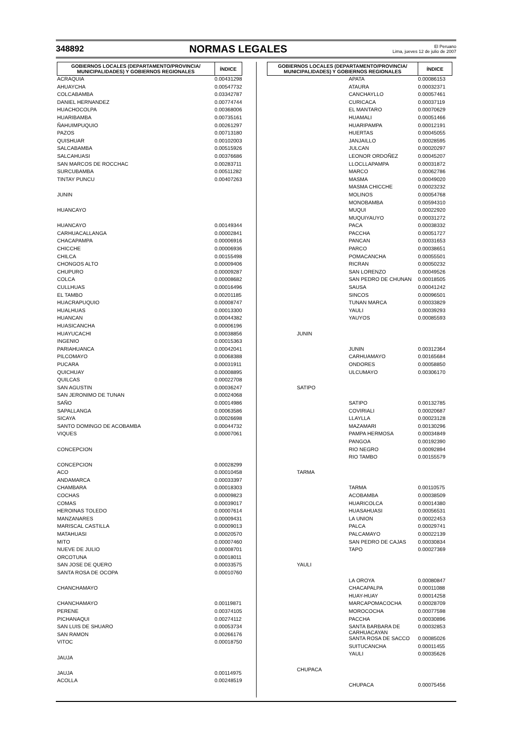348892 NORMAS LEGALES El Peruano
Lima, jueves 12 de julio de 2007
| GOBIERNOS LOCALES (DEPARTAMENTO/PROVINCIA/ MUNICIPALIDADES) Y GOBIERNOS REGIONALES | | | ÍNDICE |
| --- | --- | --- | --- |
| | | ACRAQUIA | 0.00431298 |
| | | AHUAYCHA | 0.00547732 |
| | | COLCABAMBA | 0.03342787 |
| | | DANIEL HERNANDEZ | 0.00774744 |
| | | HUACHOCOLPA | 0.00368006 |
| | | HUARIBAMBA | 0.00735161 |
| | | ÑAHUIMPUQUIO | 0.00261297 |
| | | PAZOS | 0.00713180 |
| | | QUISHUAR | 0.00102003 |
| | | SALCABAMBA | 0.00515926 |
| | | SALCAHUASI | 0.00376686 |
| | | SAN MARCOS DE ROCCHAC | 0.00283711 |
| | | SURCUBAMBA | 0.00511282 |
| | | TINTAY PUNCU | 0.00407263 |
| JUNIN | | | |
| | HUANCAYO | | |
| | | HUANCAYO | 0.00149344 |
| | | CARHUACALLANGA | 0.00002841 |
| | | CHACAPAMPA | 0.00006916 |
| | | CHICCHE | 0.00006936 |
| | | CHILCA | 0.00155498 |
| | | CHONGOS ALTO | 0.00009406 |
| | | CHUPURO | 0.00009287 |
| | | COLCA | 0.00008682 |
| | | CULLHUAS | 0.00016496 |
| | | EL TAMBO | 0.00201185 |
| | | HUACRAPUQUIO | 0.00008747 |
| | | HUALHUAS | 0.00013300 |
| | | HUANCAN | 0.00044382 |
| | | HUASICANCHA | 0.00006196 |
| | | HUAYUCACHI | 0.00038856 |
| | | INGENIO | 0.00015363 |
| | | PARIAHUANCA | 0.00042041 |
| | | PILCOMAYO | 0.00068388 |
| | | PUCARA | 0.00031911 |
| | | QUICHUAY | 0.00008895 |
| | | QUILCAS | 0.00022708 |
| | | SAN AGUSTIN | 0.00036247 |
| | | SAN JERONIMO DE TUNAN | 0.00024068 |
| | | SAÑO | 0.00014986 |
| | | SAPALLANGA | 0.00063586 |
| | | SICAYA | 0.00026698 |
| | | SANTO DOMINGO DE ACOBAMBA | 0.00044732 |
| | | VIQUES | 0.00007061 |
| | CONCEPCION | | |
| | | CONCEPCION | 0.00028299 |
| | | ACO | 0.00010458 |
| | | ANDAMARCA | 0.00033397 |
| | | CHAMBARA | 0.00018303 |
| | | COCHAS | 0.00009823 |
| | | COMAS | 0.00039017 |
| | | HEROINAS TOLEDO | 0.00007614 |
| | | MANZANARES | 0.00009431 |
| | | MARISCAL CASTILLA | 0.00009013 |
| | | MATAHUASI | 0.00020570 |
| | | MITO | 0.00007460 |
| | | NUEVE DE JULIO | 0.00008701 |
| | | ORCOTUNA | 0.00018011 |
| | | SAN JOSE DE QUERO | 0.00033575 |
| | | SANTA ROSA DE OCOPA | 0.00010760 |
| | CHANCHAMAYO | | |
| | | CHANCHAMAYO | 0.00119871 |
| | | PERENE | 0.00374105 |
| | | PICHANAQUI | 0.00274112 |
| | | SAN LUIS DE SHUARO | 0.00053734 |
| | | SAN RAMON | 0.00266176 |
| | | VITOC | 0.00018750 |
| | JAUJA | | |
| | | JAUJA | 0.00114975 |
| | | ACOLLA | 0.00248519 |
| GOBIERNOS LOCALES (DEPARTAMENTO/PROVINCIA/ MUNICIPALIDADES) Y GOBIERNOS REGIONALES | | | ÍNDICE |
| --- | --- | --- | --- |
| | | APATA | 0.00086153 |
| | | ATAURA | 0.00032371 |
| | | CANCHAYLLO | 0.00057461 |
| | | CURICACA | 0.00037119 |
| | | EL MANTARO | 0.00070629 |
| | | HUAMALI | 0.00051466 |
| | | HUARIPAMPA | 0.00012191 |
| | | HUERTAS | 0.00045055 |
| | | JANJAILLO | 0.00028595 |
| | | JULCAN | 0.00020297 |
| | | LEONOR ORDOÑEZ | 0.00045207 |
| | | LLOCLLAPAMPA | 0.00031872 |
| | | MARCO | 0.00062786 |
| | | MASMA | 0.00049020 |
| | | MASMA CHICCHE | 0.00023232 |
| | | MOLINOS | 0.00054768 |
| | | MONOBAMBA | 0.00594310 |
| | | MUQUI | 0.00022920 |
| | | MUQUIYAUYO | 0.00031272 |
| | | PACA | 0.00038332 |
| | | PACCHA | 0.00051727 |
| | | PANCAN | 0.00031653 |
| | | PARCO | 0.00038651 |
| | | POMACANCHA | 0.00055501 |
| | | RICRAN | 0.00050232 |
| | | SAN LORENZO | 0.00049526 |
| | | SAN PEDRO DE CHUNAN | 0.00018505 |
| | | SAUSA | 0.00041242 |
| | | SINCOS | 0.00096501 |
| | | TUNAN MARCA | 0.00033829 |
| | | YAULI | 0.00039293 |
| | | YAUYOS | 0.00085593 |
| | JUNIN | | |
| | | JUNIN | 0.00312364 |
| | | CARHUAMAYO | 0.00165684 |
| | | ONDORES | 0.00058850 |
| | | ULCUMAYO | 0.00306170 |
| | SATIPO | | |
| | | SATIPO | 0.00132785 |
| | | COVIRIALI | 0.00020687 |
| | | LLAYLLA | 0.00023128 |
| | | MAZAMARI | 0.00130296 |
| | | PAMPA HERMOSA | 0.00034849 |
| | | PANGOA | 0.00192390 |
| | | RIO NEGRO | 0.00092894 |
| | | RIO TAMBO | 0.00155579 |
| | TARMA | | |
| | | TARMA | 0.00110575 |
| | | ACOBAMBA | 0.00038509 |
| | | HUARICOLCA | 0.00014380 |
| | | HUASAHUASI | 0.00056531 |
| | | LA UNION | 0.00022453 |
| | | PALCA | 0.00029741 |
| | | PALCAMAYO | 0.00022139 |
| | | SAN PEDRO DE CAJAS | 0.00030834 |
| | | TAPO | 0.00027369 |
| | YAULI | | |
| | | LA OROYA | 0.00080847 |
| | | CHACAPALPA | 0.00011088 |
| | | HUAY-HUAY | 0.00014258 |
| | | MARCAPOMACOCHA | 0.00028709 |
| | | MOROCOCHA | 0.00077598 |
| | | PACCHA | 0.00030896 |
| | | SANTA BARBARA DE CARHUACAYAN | 0.00032853 |
| | | SANTA ROSA DE SACCO | 0.00085026 |
| | | SUITUCANCHA | 0.00011455 |
| | | YAULI | 0.00035626 |
| | CHUPACA | | |
| | | CHUPACA | 0.00075456 |